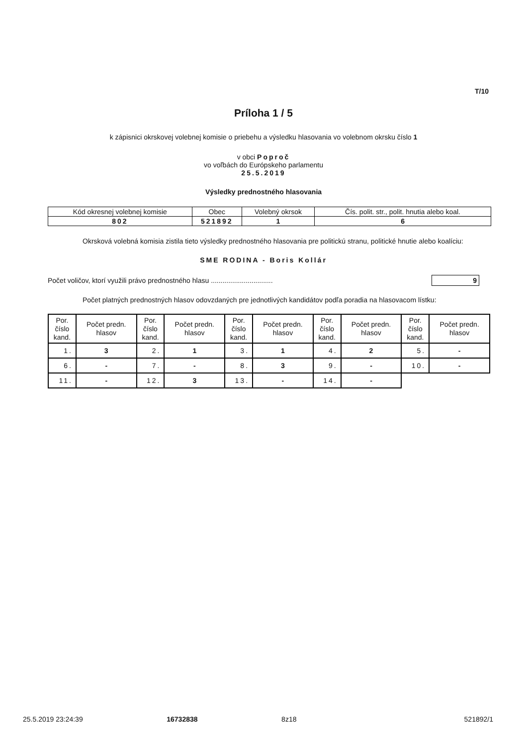T/10
Príloha 1 / 5
k zápisnici okrskovej volebnej komisie o priebehu a výsledku hlasovania vo volebnom okrsku číslo 1
v obci Poproč
vo voľbách do Európskeho parlamentu
25.5.2019
Výsledky prednostného hlasovania
| Kód okresnej volebnej komisie | Obec | Volebný okrsok | Čís. polit. str., polit. hnutia alebo koal. |
| 802 | 521892 | 1 | 6 |
Okrsková volebná komisia zistila tieto výsledky prednostného hlasovania pre politickú stranu, politické hnutie alebo koalíciu:
SME RODINA - Boris Kollár
Počet voličov, ktorí využili právo prednostného hlasu ................................ 9
Počet platných prednostných hlasov odovzdaných pre jednotlivých kandidátov podľa poradia na hlasovacom lístku:
| Por. číslo kand. | Počet predn. hlasov | Por. číslo kand. | Počet predn. hlasov | Por. číslo kand. | Počet predn. hlasov | Por. číslo kand. | Počet predn. hlasov | Por. číslo kand. | Počet predn. hlasov |
| --- | --- | --- | --- | --- | --- | --- | --- | --- | --- |
| 1. | 3 | 2. | 1 | 3. | 1 | 4. | 2 | 5. | - |
| 6. | - | 7. | - | 8. | 3 | 9. | - | 10. | - |
| 11. | - | 12. | 3 | 13. | - | 14. | - | | |
25.5.2019 23:24:39 16732838 8z18 521892/1